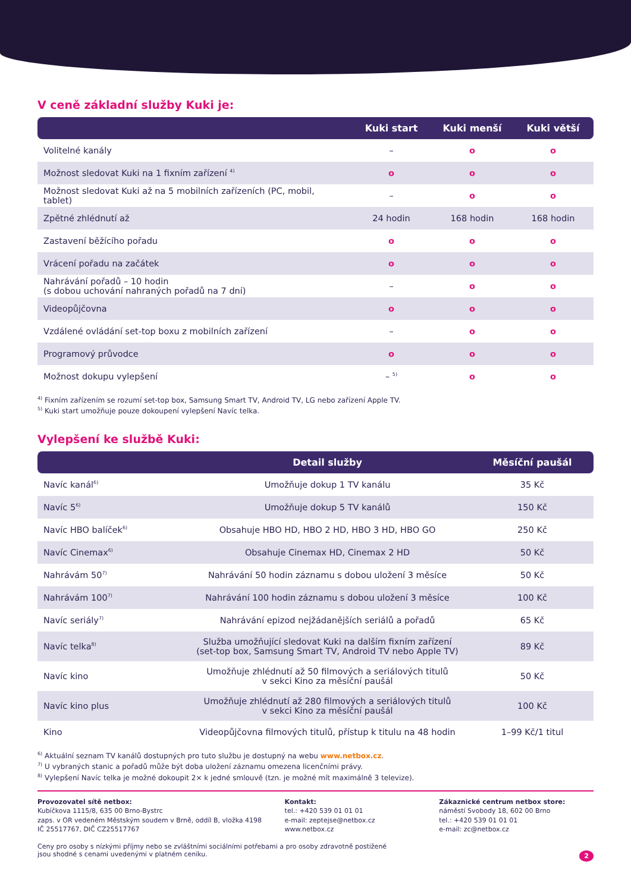V ceně základní služby Kuki je:
| | Kuki start | Kuki menší | Kuki větší |
| --- | --- | --- | --- |
| Volitelné kanály | – | o | o |
| Možnost sledovat Kuki na 1 fixním zařízení <sup>4)</sup> | o | o | o |
| Možnost sledovat Kuki až na 5 mobilních zařízeních (PC, mobil, tablet) | – | o | o |
| Zpětné zhlédnutí až | 24 hodin | 168 hodin | 168 hodin |
| Zastavení běžícího pořadu | o | o | o |
| Vrácení pořadu na začátek | o | o | o |
| Nahrávání pořadů – 10 hodin (s dobou uchování nahraných pořadů na 7 dní) | – | o | o |
| Videopůjčovna | o | o | o |
| Vzdálené ovládání set-top boxu z mobilních zařízení | – | o | o |
| Programový průvodce | o | o | o |
| Možnost dokupu vylepšení | – <sup>5)</sup> | o | o |
<sup>4)</sup> Fixním zařízením se rozumí set-top box, Samsung Smart TV, Android TV, LG nebo zařízení Apple TV.
<sup>5)</sup> Kuki start umožňuje pouze dokoupení vylepšení Navíc telka.
Vylepšení ke službě Kuki:
| | Detail služby | Měsíční paušál |
| --- | --- | --- |
| Navíc kanál<sup>6)</sup> | Umožňuje dokup 1 TV kanálu | 35 Kč |
| Navíc 5<sup>6)</sup> | Umožňuje dokup 5 TV kanálů | 150 Kč |
| Navíc HBO balíček<sup>6)</sup> | Obsahuje HBO HD, HBO 2 HD, HBO 3 HD, HBO GO | 250 Kč |
| Navíc Cinemax<sup>6)</sup> | Obsahuje Cinemax HD, Cinemax 2 HD | 50 Kč |
| Nahrávám 50<sup>7)</sup> | Nahrávání 50 hodin záznamu s dobou uložení 3 měsíce | 50 Kč |
| Nahrávám 100<sup>7)</sup> | Nahrávání 100 hodin záznamu s dobou uložení 3 měsíce | 100 Kč |
| Navíc seriály<sup>7)</sup> | Nahrávání epizod nejžádanějších seriálů a pořadů | 65 Kč |
| Navíc telka<sup>8)</sup> | Služba umožňující sledovat Kuki na dalším fixním zařízení (set-top box, Samsung Smart TV, Android TV nebo Apple TV) | 89 Kč |
| Navíc kino | Umožňuje zhlédnutí až 50 filmových a seriálových titulů v sekci Kino za měsíční paušál | 50 Kč |
| Navíc kino plus | Umožňuje zhlédnutí až 280 filmových a seriálových titulů v sekci Kino za měsíční paušál | 100 Kč |
| Kino | Videopůjčovna filmových titulů, přístup k titulu na 48 hodin | 1–99 Kč/1 titul |
<sup>6)</sup> Aktuální seznam TV kanálů dostupných pro tuto službu je dostupný na webu www.netbox.cz.
<sup>7)</sup> U vybraných stanic a pořadů může být doba uložení záznamu omezena licenčními právy.
<sup>8)</sup> Vylepšení Navíc telka je možné dokoupit 2× k jedné smlouvě (tzn. je možné mít maximálně 3 televize).
Provozovatel sítě netbox:
Kubíčkova 1115/8, 635 00 Brno-Bystrc
zaps. v OR vedeném Městským soudem v Brně, oddíl B, vložka 4198
IČ 25517767, DIČ CZ25517767
Kontakt:
tel.: +420 539 01 01 01
e-mail: zeptejse@netbox.cz
www.netbox.cz
Zákaznické centrum netbox store:
náměstí Svobody 18, 602 00 Brno
tel.: +420 539 01 01 01
e-mail: zc@netbox.cz
Ceny pro osoby s nízkými příjmy nebo se zvláštními sociálními potřebami a pro osoby zdravotně postižené
jsou shodné s cenami uvedenými v platném ceníku. 2